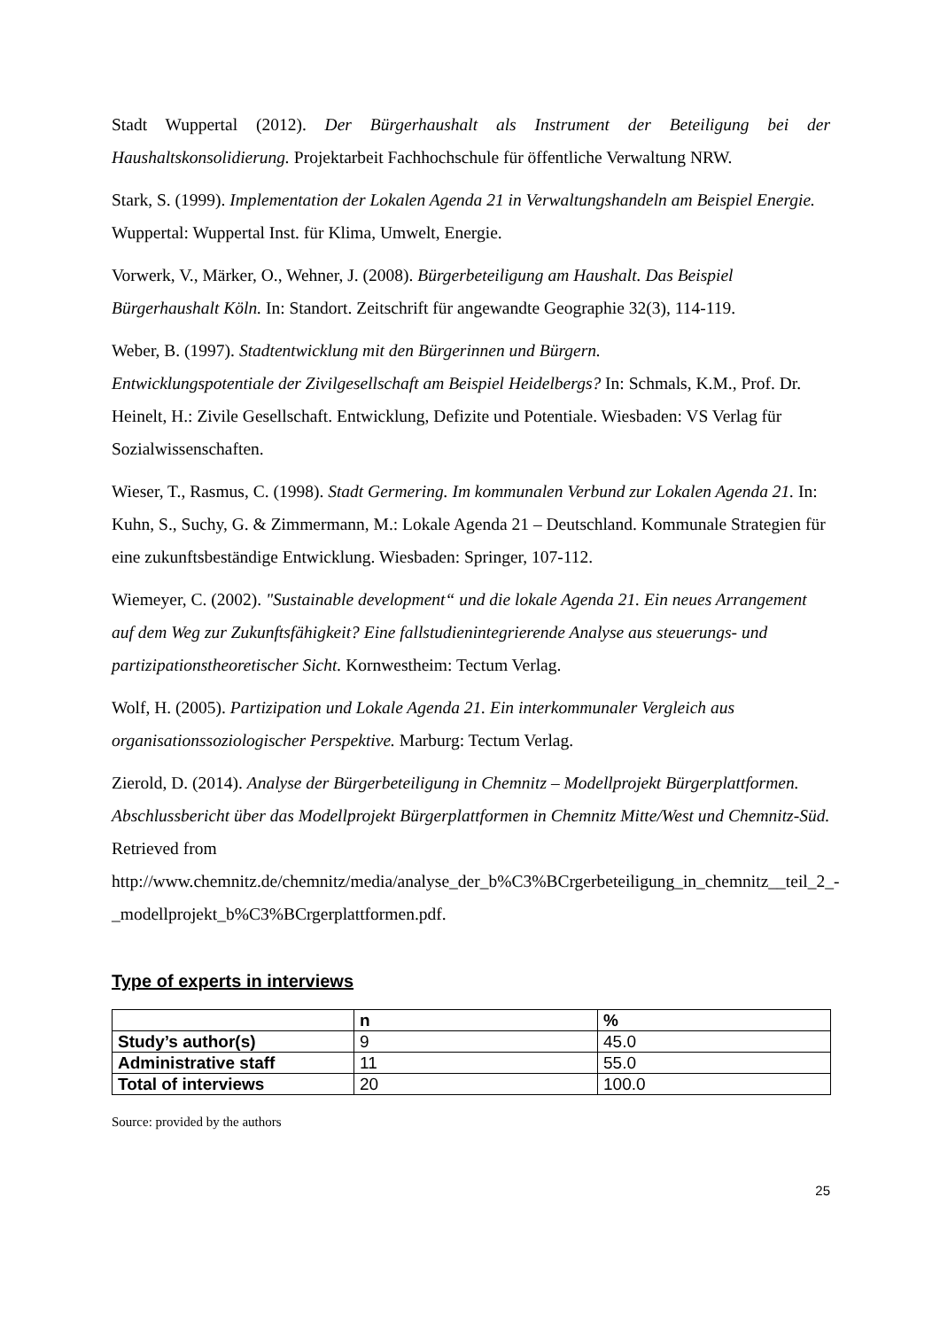Stadt Wuppertal (2012). Der Bürgerhaushalt als Instrument der Beteiligung bei der Haushaltskonsolidierung. Projektarbeit Fachhochschule für öffentliche Verwaltung NRW.
Stark, S. (1999). Implementation der Lokalen Agenda 21 in Verwaltungshandeln am Beispiel Energie. Wuppertal: Wuppertal Inst. für Klima, Umwelt, Energie.
Vorwerk, V., Märker, O., Wehner, J. (2008). Bürgerbeteiligung am Haushalt. Das Beispiel Bürgerhaushalt Köln. In: Standort. Zeitschrift für angewandte Geographie 32(3), 114-119.
Weber, B. (1997). Stadtentwicklung mit den Bürgerinnen und Bürgern.
Entwicklungspotentiale der Zivilgesellschaft am Beispiel Heidelbergs? In: Schmals, K.M., Prof. Dr. Heinelt, H.: Zivile Gesellschaft. Entwicklung, Defizite und Potentiale. Wiesbaden: VS Verlag für Sozialwissenschaften.
Wieser, T., Rasmus, C. (1998). Stadt Germering. Im kommunalen Verbund zur Lokalen Agenda 21. In: Kuhn, S., Suchy, G. & Zimmermann, M.: Lokale Agenda 21 – Deutschland. Kommunale Strategien für eine zukunftsbeständige Entwicklung. Wiesbaden: Springer, 107-112.
Wiemeyer, C. (2002). "Sustainable development“ und die lokale Agenda 21. Ein neues Arrangement auf dem Weg zur Zukunftsfähigkeit? Eine fallstudienintegrierende Analyse aus steuerungs- und partizipationstheoretischer Sicht. Kornwestheim: Tectum Verlag.
Wolf, H. (2005). Partizipation und Lokale Agenda 21. Ein interkommunaler Vergleich aus organisationssoziologischer Perspektive. Marburg: Tectum Verlag.
Zierold, D. (2014). Analyse der Bürgerbeteiligung in Chemnitz – Modellprojekt Bürgerplattformen. Abschlussbericht über das Modellprojekt Bürgerplattformen in Chemnitz Mitte/West und Chemnitz-Süd. Retrieved from http://www.chemnitz.de/chemnitz/media/analyse_der_b%C3%BCrgerbeteiligung_in_chemnitz__teil_2_-_modellprojekt_b%C3%BCrgerplattformen.pdf.
Type of experts in interviews
| | n | % |
| --- | --- | --- |
| Study’s author(s) | 9 | 45.0 |
| Administrative staff | 11 | 55.0 |
| Total of interviews | 20 | 100.0 |
Source: provided by the authors
25